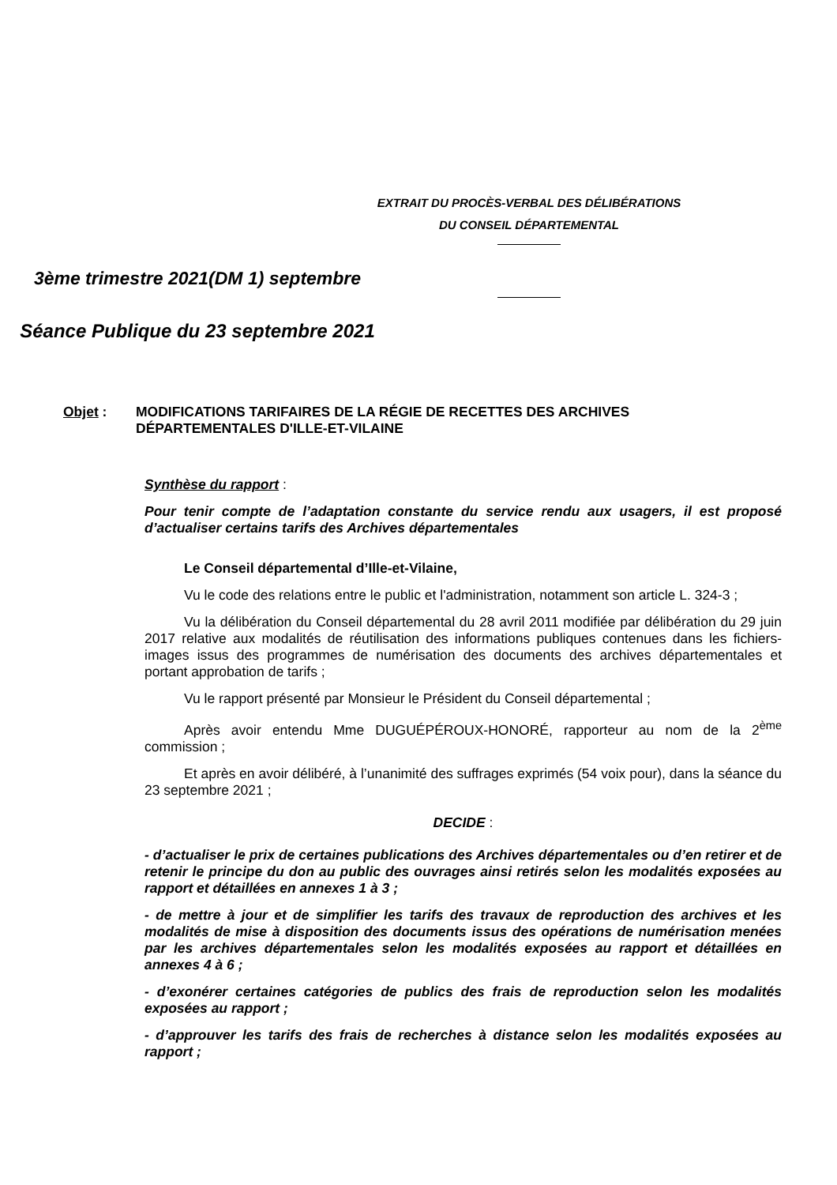EXTRAIT DU PROCÈS-VERBAL DES DÉLIBÉRATIONS
DU CONSEIL DÉPARTEMENTAL
3ème trimestre 2021(DM 1) septembre
Séance Publique du 23 septembre 2021
Objet : MODIFICATIONS TARIFAIRES DE LA RÉGIE DE RECETTES DES ARCHIVES
DÉPARTEMENTALES D'ILLE-ET-VILAINE
Synthèse du rapport :
Pour tenir compte de l’adaptation constante du service rendu aux usagers, il est proposé d’actualiser certains tarifs des Archives départementales
Le Conseil départemental d’Ille-et-Vilaine,
Vu le code des relations entre le public et l'administration, notamment son article L. 324-3 ;
Vu la délibération du Conseil départemental du 28 avril 2011 modifiée par délibération du 29 juin 2017 relative aux modalités de réutilisation des informations publiques contenues dans les fichiers-images issus des programmes de numérisation des documents des archives départementales et portant approbation de tarifs ;
Vu le rapport présenté par Monsieur le Président du Conseil départemental ;
Après avoir entendu Mme DUGUÉPÉROUX-HONORÉ, rapporteur au nom de la 2<sup>ème</sup> commission ;
Et après en avoir délibéré, à l’unanimité des suffrages exprimés (54 voix pour), dans la séance du 23 septembre 2021 ;
DECIDE :
- d’actualiser le prix de certaines publications des Archives départementales ou d’en retirer et de retenir le principe du don au public des ouvrages ainsi retirés selon les modalités exposées au rapport et détaillées en annexes 1 à 3 ;
- de mettre à jour et de simplifier les tarifs des travaux de reproduction des archives et les modalités de mise à disposition des documents issus des opérations de numérisation menées par les archives départementales selon les modalités exposées au rapport et détaillées en annexes 4 à 6 ;
- d’exonérer certaines catégories de publics des frais de reproduction selon les modalités exposées au rapport ;
- d’approuver les tarifs des frais de recherches à distance selon les modalités exposées au rapport ;